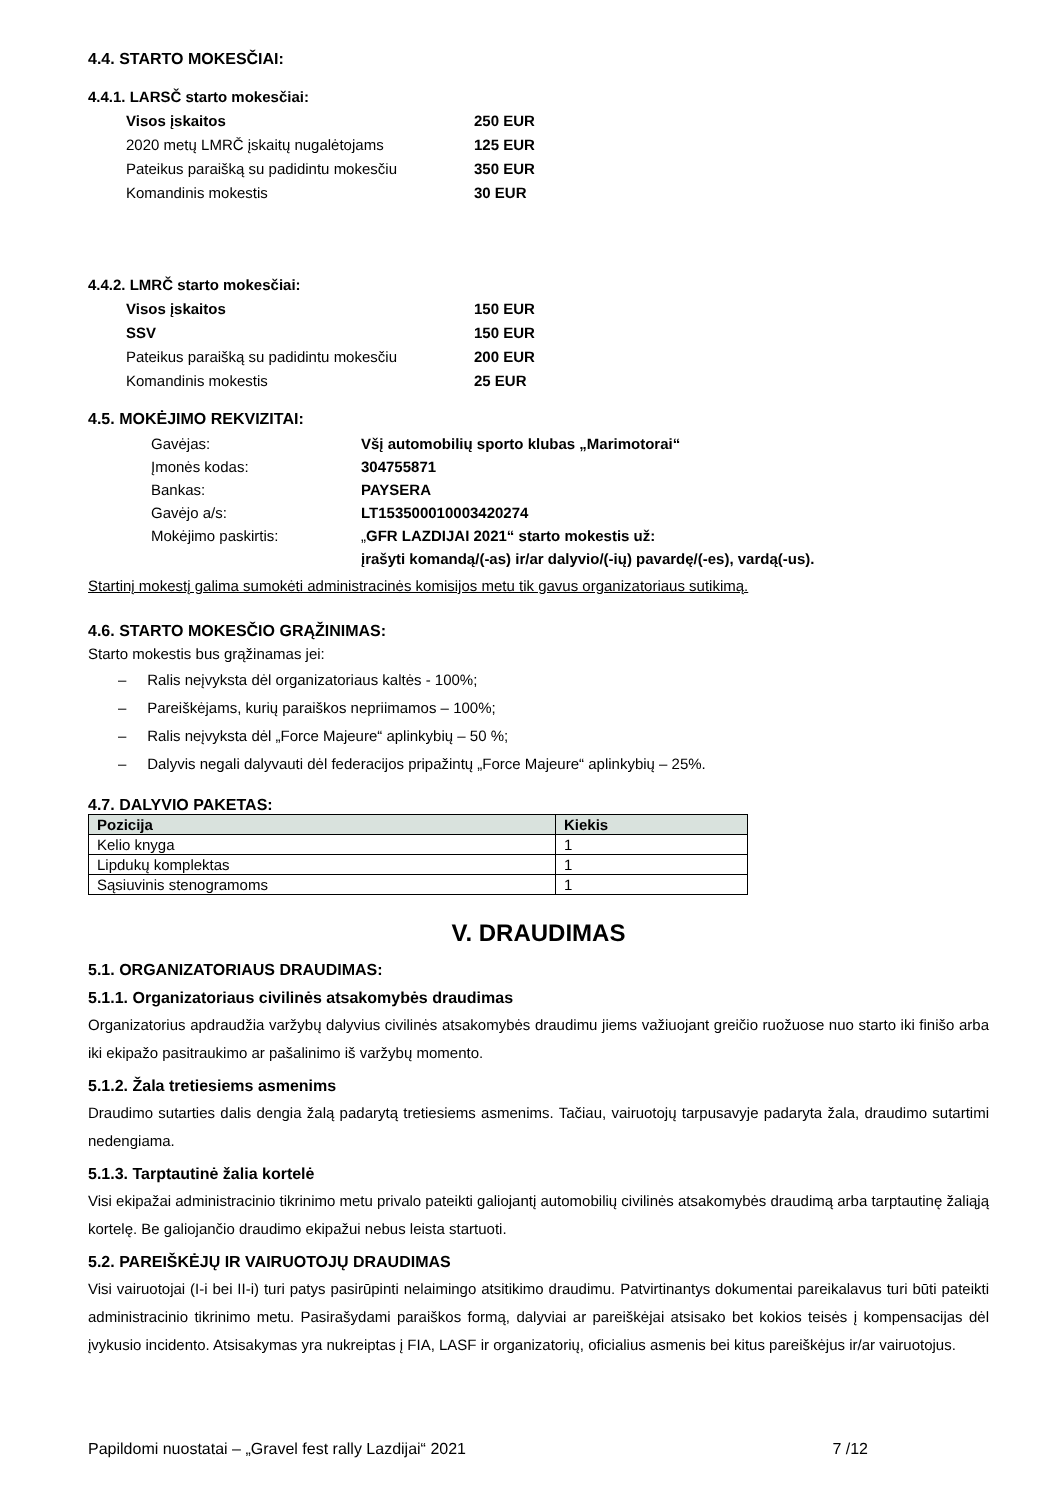4.4. STARTO MOKESČIAI:
4.4.1. LARSČ starto mokesčiai:
| Visos įskaitos | 250 EUR |
| 2020 metų LMRČ įskaitų nugalėtojams | 125 EUR |
| Pateikus paraišką su padidintu mokesčiu | 350 EUR |
| Komandinis mokestis | 30 EUR |
4.4.2. LMRČ starto mokesčiai:
| Visos įskaitos | 150 EUR |
| SSV | 150 EUR |
| Pateikus paraišką su padidintu mokesčiu | 200 EUR |
| Komandinis mokestis | 25 EUR |
4.5. MOKĖJIMO REKVIZITAI:
| Gavėjas: | Všį automobilių sporto klubas „Marimotorai“ |
| Įmonės kodas: | 304755871 |
| Bankas: | PAYSERA |
| Gavėjo a/s: | LT153500010003420274 |
| Mokėjimo paskirtis: | „ GFR LAZDIJAI 2021“ starto mokestis už: |
| | įrašyti komandą/(-as) ir/ar dalyvio/(-ių) pavardę/(-es), vardą(-us). |
Startinį mokestį galima sumokėti administracinės komisijos metu tik gavus organizatoriaus sutikimą.
4.6. STARTO MOKESČIO GRĄŽINIMAS:
Starto mokestis bus grąžinamas jei:
– Ralis neįvyksta dėl organizatoriaus kaltės - 100%;
– Pareiškėjams, kurių paraiškos nepriimamos – 100%;
– Ralis neįvyksta dėl „Force Majeure“ aplinkybių – 50 %;
– Dalyvis negali dalyvauti dėl federacijos pripažintų „Force Majeure“ aplinkybių – 25%.
4.7. DALYVIO PAKETAS:
| Pozicija | Kiekis |
| --- | --- |
| Kelio knyga | 1 |
| Lipdukų komplektas | 1 |
| Sąsiuvinis stenogramoms | 1 |
V. DRAUDIMAS
5.1. ORGANIZATORIAUS DRAUDIMAS:
5.1.1. Organizatoriaus civilinės atsakomybės draudimas
Organizatorius apdraudžia varžybų dalyvius civilinės atsakomybės draudimu jiems važiuojant greičio ruožuose nuo starto iki finišo arba iki ekipažo pasitraukimo ar pašalinimo iš varžybų momento.
5.1.2. Žala tretiesiems asmenims
Draudimo sutarties dalis dengia žalą padarytą tretiesiems asmenims. Tačiau, vairuotojų tarpusavyje padaryta žala, draudimo sutartimi nedengiama.
5.1.3. Tarptautinė žalia kortelė
Visi ekipažai administracinio tikrinimo metu privalo pateikti galiojantį automobilių civilinės atsakomybės draudimą arba tarptautinę žaliąją kortelę. Be galiojančio draudimo ekipažui nebus leista startuoti.
5.2. PAREIŠKĖJŲ IR VAIRUOTOJŲ DRAUDIMAS
Visi vairuotojai (I-i bei II-i) turi patys pasirūpinti nelaimingo atsitikimo draudimu. Patvirtinantys dokumentai pareikalavus turi būti pateikti administracinio tikrinimo metu. Pasirašydami paraiškos formą, dalyviai ar pareiškėjai atsisako bet kokios teisės į kompensacijas dėl įvykusio incidento. Atsisakymas yra nukreiptas į FIA, LASF ir organizatorių, oficialius asmenis bei kitus pareiškėjus ir/ar vairuotojus.
Papildomi nuostatai – „Gravel fest rally Lazdijai“ 2021 7 /12